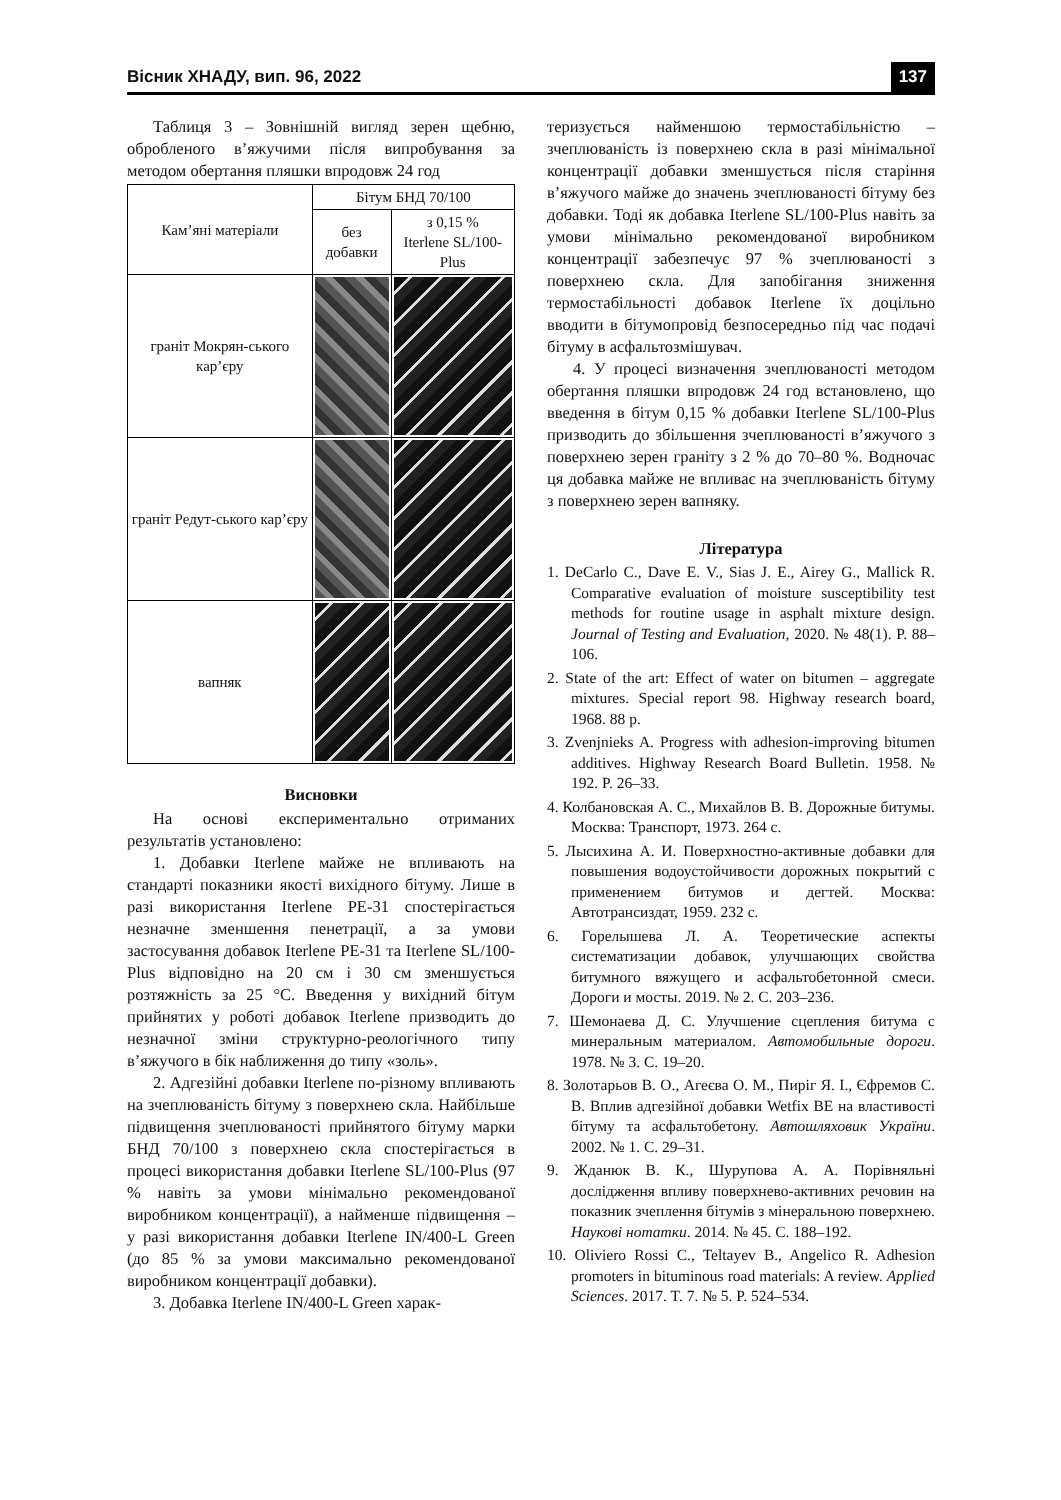Вісник ХНАДУ, вип. 96, 2022 137
Таблиця 3 – Зовнішній вигляд зерен щебню, обробленого в’яжучими після випробування за методом обертання пляшки впродовж 24 год
| Кам’яні матеріали | Бітум БНД 70/100 | |
| --- | --- | --- |
| | без добавки | з 0,15 % Iterlene SL/100-Plus |
| граніт Мокрян-ського кар’єру | | |
| граніт Редут-ського кар’єру | | |
| вапняк | | |
Висновки
На основі експериментально отриманих результатів установлено:
1. Добавки Iterlene майже не впливають на стандарті показники якості вихідного бітуму. Лише в разі використання Iterlene PE-31 спостерігається незначне зменшення пенетрації, а за умови застосування добавок Iterlene PE-31 та Iterlene SL/100-Plus відповідно на 20 см і 30 см зменшується розтяжність за 25 °С. Введення у вихідний бітум прийнятих у роботі добавок Iterlene призводить до незначної зміни структурно-реологічного типу в’яжучого в бік наближення до типу «золь».
2. Адгезійні добавки Iterlene по-різному впливають на зчеплюваність бітуму з поверхнею скла. Найбільше підвищення зчеплюваності прийнятого бітуму марки БНД 70/100 з поверхнею скла спостерігається в процесі використання добавки Iterlene SL/100-Plus (97 % навіть за умови мінімально рекомендованої виробником концентрації), а найменше підвищення – у разі використання добавки Iterlene IN/400-L Green (до 85 % за умови максимально рекомендованої виробником концентрації добавки).
3. Добавка Iterlene IN/400-L Green харак-
теризується найменшою термостабільністю – зчеплюваність із поверхнею скла в разі мінімальної концентрації добавки зменшується після старіння в’яжучого майже до значень зчеплюваності бітуму без добавки. Тоді як добавка Iterlene SL/100-Plus навіть за умови мінімально рекомендованої виробником концентрації забезпечує 97 % зчеплюваності з поверхнею скла. Для запобігання зниження термостабільності добавок Iterlene їх доцільно вводити в бітумопровід безпосередньо під час подачі бітуму в асфальтозмішувач.
4. У процесі визначення зчеплюваності методом обертання пляшки впродовж 24 год встановлено, що введення в бітум 0,15 % добавки Iterlene SL/100-Plus призводить до збільшення зчеплюваності в’яжучого з поверхнею зерен граніту з 2 % до 70–80 %. Водночас ця добавка майже не впливає на зчеплюваність бітуму з поверхнею зерен вапняку.
Література
1. DeCarlo C., Dave E. V., Sias J. E., Airey G., Mallick R. Comparative evaluation of moisture susceptibility test methods for routine usage in asphalt mixture design. Journal of Testing and Evaluation, 2020. № 48(1). P. 88–106.
2. State of the art: Effect of water on bitumen – aggregate mixtures. Special report 98. Highway research board, 1968. 88 p.
3. Zvenjnieks A. Progress with adhesion-improving bitumen additives. Highway Research Board Bulletin. 1958. № 192. P. 26–33.
4. Колбановская А. С., Михайлов В. В. Дорожные битумы. Москва: Транспорт, 1973. 264 с.
5. Лысихина А. И. Поверхностно-активные добавки для повышения водоустойчивости дорожных покрытий с применением битумов и дегтей. Москва: Автотрансиздат, 1959. 232 с.
6. Горелышева Л. А. Теоретические аспекты систематизации добавок, улучшающих свойства битумного вяжущего и асфальтобетонной смеси. Дороги и мосты. 2019. № 2. С. 203–236.
7. Шемонаева Д. С. Улучшение сцепления битума с минеральным материалом. Автомобильные дороги. 1978. № 3. С. 19–20.
8. Золотарьов В. О., Агеєва О. М., Пиріг Я. І., Єфремов С. В. Вплив адгезійної добавки Wetfix BE на властивості бітуму та асфальтобетону. Автошляховик України. 2002. № 1. С. 29–31.
9. Жданюк В. К., Шурупова А. А. Порівняльні дослідження впливу поверхнево-активних речовин на показник зчеплення бітумів з мінеральною поверхнею. Наукові нотатки. 2014. № 45. С. 188–192.
10. Oliviero Rossi C., Teltayev B., Angelico R. Adhesion promoters in bituminous road materials: A review. Applied Sciences. 2017. T. 7. № 5. P. 524–534.